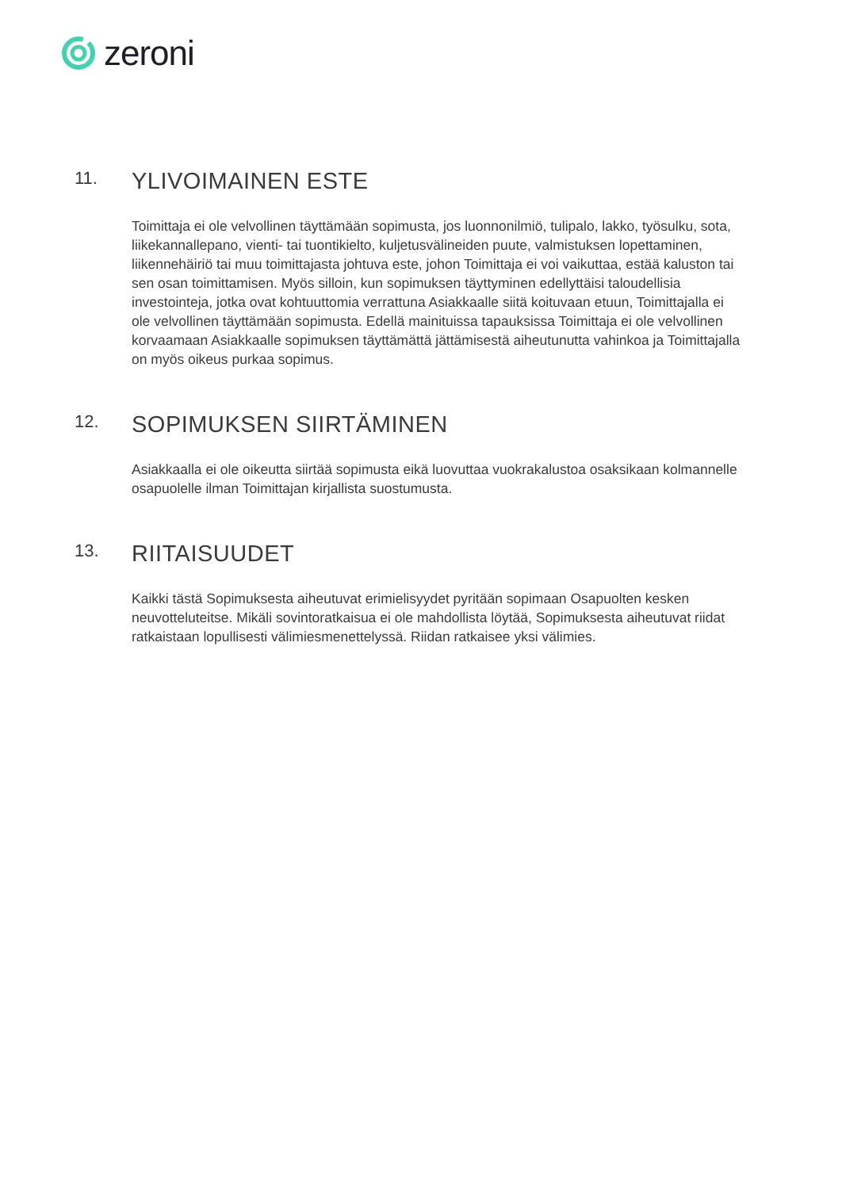zeroni
11.
YLIVOIMAINEN ESTE
Toimittaja ei ole velvollinen täyttämään sopimusta, jos luonnonilmiö, tulipalo, lakko, työsulku, sota, liikekannallepano, vienti- tai tuontikielto, kuljetusvälineiden puute, valmistuksen lopettaminen, liikennehäiriö tai muu toimittajasta johtuva este, johon Toimittaja ei voi vaikuttaa, estää kaluston tai sen osan toimittamisen. Myös silloin, kun sopimuksen täyttyminen edellyttäisi taloudellisia investointeja, jotka ovat kohtuuttomia verrattuna Asiakkaalle siitä koituvaan etuun, Toimittajalla ei ole velvollinen täyttämään sopimusta. Edellä mainituissa tapauksissa Toimittaja ei ole velvollinen korvaamaan Asiakkaalle sopimuksen täyttämättä jättämisestä aiheutunutta vahinkoa ja Toimittajalla on myös oikeus purkaa sopimus.
12.
SOPIMUKSEN SIIRTÄMINEN
Asiakkaalla ei ole oikeutta siirtää sopimusta eikä luovuttaa vuokrakalustoa osaksikaan kolmannelle osapuolelle ilman Toimittajan kirjallista suostumusta.
13.
RIITAISUUDET
Kaikki tästä Sopimuksesta aiheutuvat erimielisyydet pyritään sopimaan Osapuolten kesken neuvotteluteitse. Mikäli sovintoratkaisua ei ole mahdollista löytää, Sopimuksesta aiheutuvat riidat ratkaistaan lopullisesti välimiesmenettelyssä. Riidan ratkaisee yksi välimies.